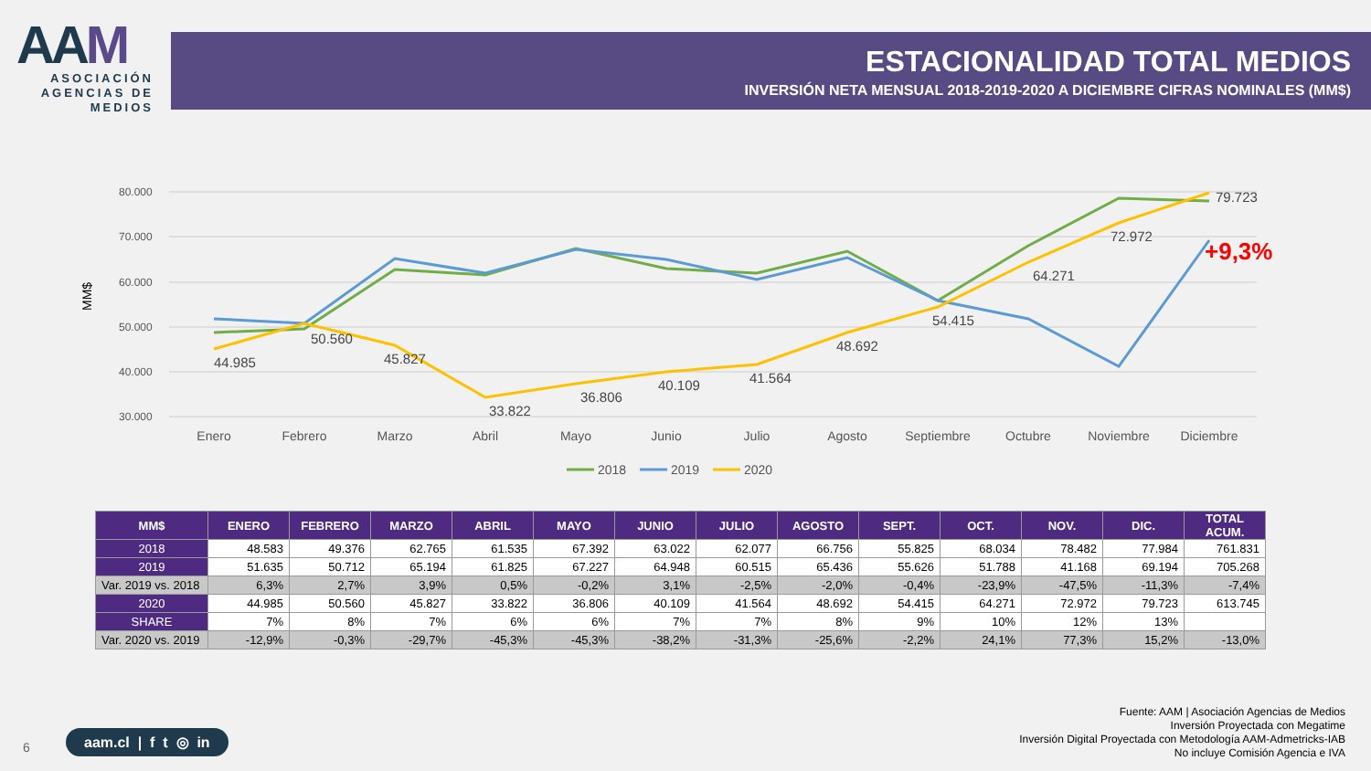AAM
ASOCIACIÓN AGENCIAS DE MEDIOS
ESTACIONALIDAD TOTAL MEDIOS
INVERSIÓN NETA MENSUAL 2018-2019-2020 A DICIEMBRE CIFRAS NOMINALES (MM$)
MM$
80.000
70.000
60.000
50.000
40.000
30.000
44.985
50.560
45.827
33.822
36.806
40.109
41.564
48.692
54.415
64.271
72.972
79.723
+9,3%
Enero
Febrero
Marzo
Abril
Mayo
Junio
Julio
Agosto
Septiembre
Octubre
Noviembre
Diciembre
2018
2019
2020
| MM$ | ENERO | FEBRERO | MARZO | ABRIL | MAYO | JUNIO | JULIO | AGOSTO | SEPT. | OCT. | NOV. | DIC. | TOTAL ACUM. |
| --- | --- | --- | --- | --- | --- | --- | --- | --- | --- | --- | --- | --- | --- |
| 2018 | 48.583 | 49.376 | 62.765 | 61.535 | 67.392 | 63.022 | 62.077 | 66.756 | 55.825 | 68.034 | 78.482 | 77.984 | 761.831 |
| 2019 | 51.635 | 50.712 | 65.194 | 61.825 | 67.227 | 64.948 | 60.515 | 65.436 | 55.626 | 51.788 | 41.168 | 69.194 | 705.268 |
| Var. 2019 vs. 2018 | 6,3% | 2,7% | 3,9% | 0,5% | -0,2% | 3,1% | -2,5% | -2,0% | -0,4% | -23,9% | -47,5% | -11,3% | -7,4% |
| 2020 | 44.985 | 50.560 | 45.827 | 33.822 | 36.806 | 40.109 | 41.564 | 48.692 | 54.415 | 64.271 | 72.972 | 79.723 | 613.745 |
| SHARE | 7% | 8% | 7% | 6% | 6% | 7% | 7% | 8% | 9% | 10% | 12% | 13% | |
| Var. 2020 vs. 2019 | -12,9% | -0,3% | -29,7% | -45,3% | -45,3% | -38,2% | -31,3% | -25,6% | -2,2% | 24,1% | 77,3% | 15,2% | -13,0% |
Fuente: AAM | Asociación Agencias de Medios
Inversión Proyectada con Megatime
Inversión Digital Proyectada con Metodología AAM-Admetricks-IAB
No incluye Comisión Agencia e IVA
6
aam.cl | f t ◎ in